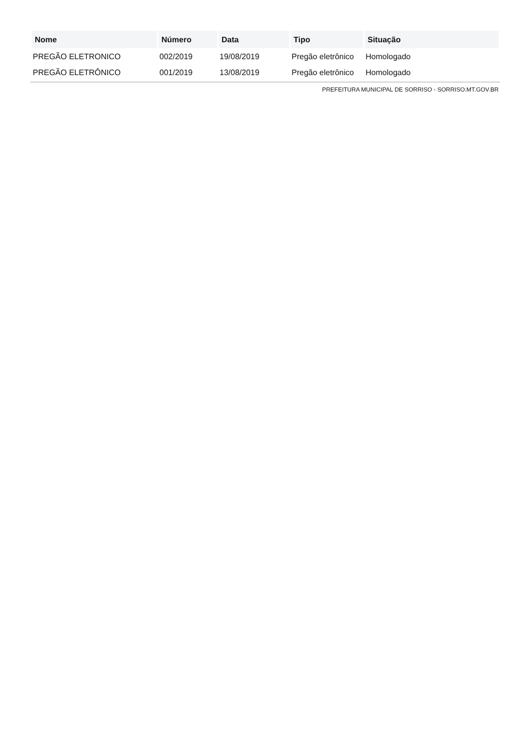| Nome | Número | Data | Tipo | Situação |
| --- | --- | --- | --- | --- |
| PREGÃO ELETRONICO | 002/2019 | 19/08/2019 | Pregão eletrônico | Homologado |
| PREGÃO ELETRÔNICO | 001/2019 | 13/08/2019 | Pregão eletrônico | Homologado |
PREFEITURA MUNICIPAL DE SORRISO - SORRISO.MT.GOV.BR